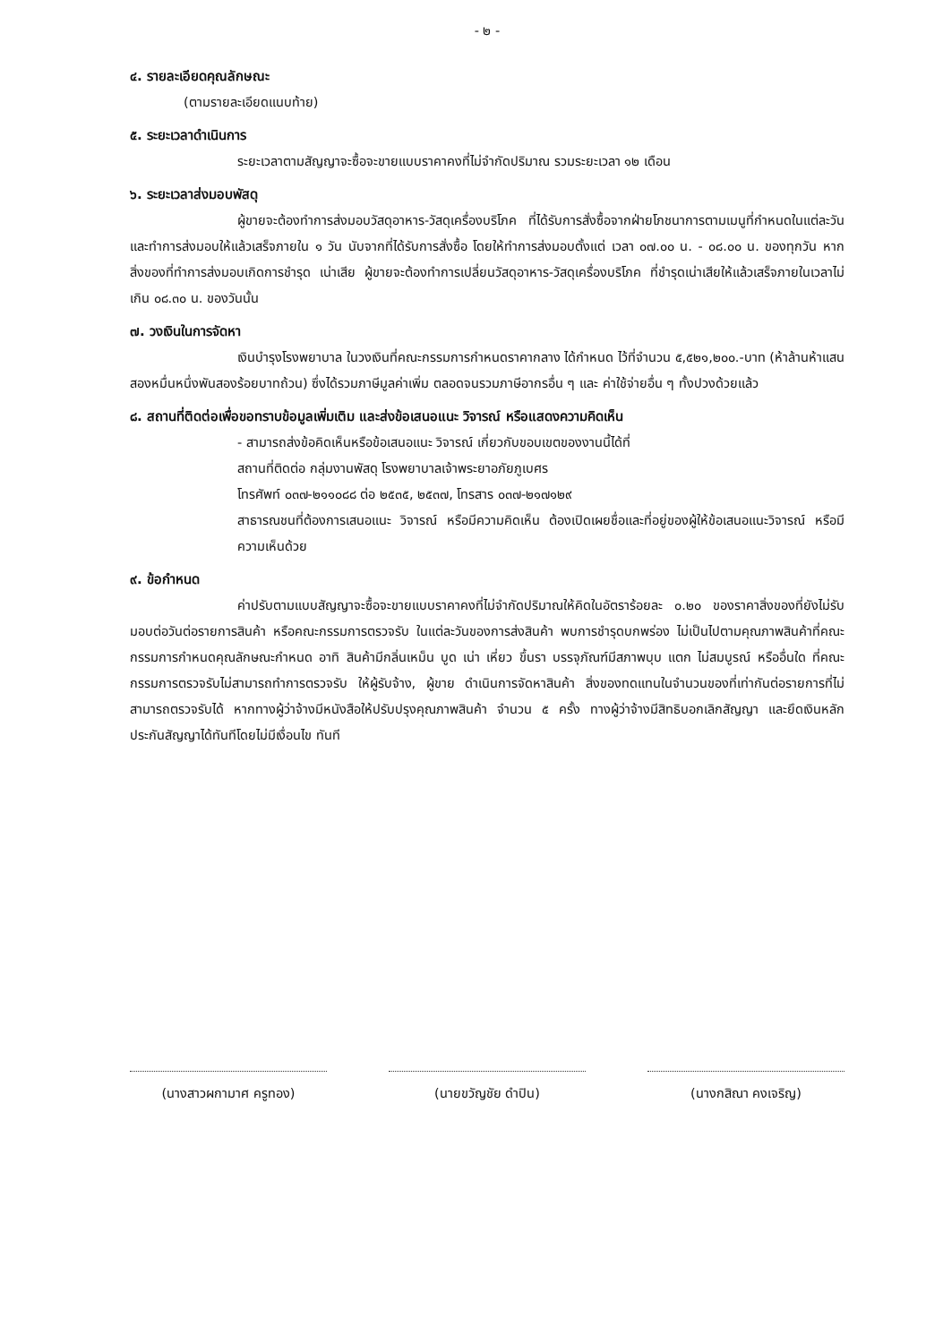- ๒ -
๔. รายละเอียดคุณลักษณะ
(ตามรายละเอียดแนบท้าย)
๕. ระยะเวลาดำเนินการ
ระยะเวลาตามสัญญาจะซื้อจะขายแบบราคาคงที่ไม่จำกัดปริมาณ รวมระยะเวลา ๑๒ เดือน
๖. ระยะเวลาส่งมอบพัสดุ
ผู้ขายจะต้องทำการส่งมอบวัสดุอาหาร-วัสดุเครื่องบริโภค ที่ได้รับการสั่งซื้อจากฝ่ายโภชนาการตามเมนูที่กำหนดในแต่ละวัน และทำการส่งมอบให้แล้วเสร็จภายใน ๑ วัน นับจากที่ได้รับการสั่งซื้อ โดยให้ทำการส่งมอบตั้งแต่ เวลา ๐๗.๐๐ น. - ๐๘.๐๐ น. ของทุกวัน หากสิ่งของที่ทำการส่งมอบเกิดการชำรุด เน่าเสีย ผู้ขายจะต้องทำการเปลี่ยนวัสดุอาหาร-วัสดุเครื่องบริโภค ที่ชำรุดเน่าเสียให้แล้วเสร็จภายในเวลาไม่เกิน ๐๘.๓๐ น. ของวันนั้น
๗. วงเงินในการจัดหา
เงินบำรุงโรงพยาบาล ในวงเงินที่คณะกรรมการกำหนดราคากลาง ได้กำหนด ไว้ที่จำนวน ๕,๕๒๑,๒๐๐.-บาท (ห้าล้านห้าแสนสองหมื่นหนึ่งพันสองร้อยบาทถ้วน) ซึ่งได้รวมภาษีมูลค่าเพิ่ม ตลอดจนรวมภาษีอากรอื่น ๆ และ ค่าใช้จ่ายอื่น ๆ ทั้งปวงด้วยแล้ว
๘. สถานที่ติดต่อเพื่อขอทราบข้อมูลเพิ่มเติม และส่งข้อเสนอแนะ วิจารณ์ หรือแสดงความคิดเห็น
- สามารถส่งข้อคิดเห็นหรือข้อเสนอแนะ วิจารณ์ เกี่ยวกับขอบเขตของงานนี้ได้ที่
สถานที่ติดต่อ กลุ่มงานพัสดุ โรงพยาบาลเจ้าพระยาอภัยภูเบศร
โทรศัพท์ ๐๓๗-๒๑๑๐๘๘ ต่อ ๒๕๓๕, ๒๕๓๗, โทรสาร ๐๓๗-๒๑๗๑๒๙
สาธารณชนที่ต้องการเสนอแนะ วิจารณ์ หรือมีความคิดเห็น ต้องเปิดเผยชื่อและที่อยู่ของผู้ให้ข้อเสนอแนะวิจารณ์ หรือมีความเห็นด้วย
๙. ข้อกำหนด
ค่าปรับตามแบบสัญญาจะซื้อจะขายแบบราคาคงที่ไม่จำกัดปริมาณให้คิดในอัตราร้อยละ ๐.๒๐ ของราคาสิ่งของที่ยังไม่รับมอบต่อวันต่อรายการสินค้า หรือคณะกรรมการตรวจรับ ในแต่ละวันของการส่งสินค้า พบการชำรุดบกพร่อง ไม่เป็นไปตามคุณภาพสินค้าที่คณะกรรมการกำหนดคุณลักษณะกำหนด อาทิ สินค้ามีกลิ่นเหม็น บูด เน่า เหี่ยว ขึ้นรา บรรจุภัณฑ์มีสภาพบุบ แตก ไม่สมบูรณ์ หรืออื่นใด ที่คณะกรรมการตรวจรับไม่สามารถทำการตรวจรับ ให้ผู้รับจ้าง, ผู้ขาย ดำเนินการจัดหาสินค้า สิ่งของทดแทนในจำนวนของที่เท่ากันต่อรายการที่ไม่สามารถตรวจรับได้ หากทางผู้ว่าจ้างมีหนังสือให้ปรับปรุงคุณภาพสินค้า จำนวน ๕ ครั้ง ทางผู้ว่าจ้างมีสิทธิบอกเลิกสัญญา และยึดเงินหลักประกันสัญญาได้ทันทีโดยไม่มีเงื่อนไข ทันที
(นางสาวผกามาศ ครูทอง) (นายขวัญชัย ดำปิน) (นางกสิณา คงเจริญ)